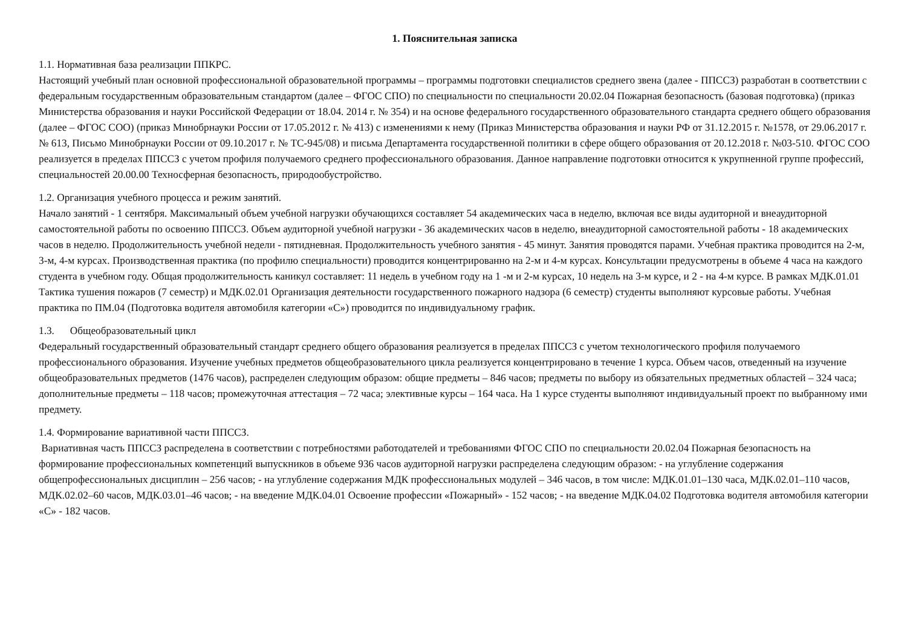1. Пояснительная записка
1.1. Нормативная база реализации ППКРС.
Настоящий учебный план основной профессиональной образовательной программы – программы подготовки специалистов среднего звена (далее - ППССЗ) разработан в соответствии с федеральным государственным образовательным стандартом (далее – ФГОС СПО) по специальности по специальности 20.02.04 Пожарная безопасность (базовая подготовка) (приказ Министерства образования и науки Российской Федерации от 18.04. 2014 г. № 354) и на основе федерального государственного образовательного стандарта среднего общего образования (далее – ФГОС СОО) (приказ Минобрнауки России от 17.05.2012 г. № 413) с изменениями к нему (Приказ Министерства образования и науки РФ от 31.12.2015 г. №1578, от 29.06.2017 г. № 613, Письмо Минобрнауки России от 09.10.2017 г. № ТС-945/08) и письма Департамента государственной политики в сфере общего образования от 20.12.2018 г. №03-510. ФГОС СОО реализуется в пределах ППССЗ с учетом профиля получаемого среднего профессионального образования. Данное направление подготовки относится к укрупненной группе профессий, специальностей 20.00.00 Техносферная безопасность, природообустройство.
1.2. Организация учебного процесса и режим занятий.
Начало занятий - 1 сентября. Максимальный объем учебной нагрузки обучающихся составляет 54 академических часа в неделю, включая все виды аудиторной и внеаудиторной самостоятельной работы по освоению ППССЗ. Объем аудиторной учебной нагрузки - 36 академических часов в неделю, внеаудиторной самостоятельной работы - 18 академических часов в неделю. Продолжительность учебной недели - пятидневная. Продолжительность учебного занятия - 45 минут. Занятия проводятся парами. Учебная практика проводится на 2-м, 3-м, 4-м курсах. Производственная практика (по профилю специальности) проводится концентрированно на 2-м и 4-м курсах. Консультации предусмотрены в объеме 4 часа на каждого студента в учебном году. Общая продолжительность каникул составляет: 11 недель в учебном году на 1 -м и 2-м курсах, 10 недель на 3-м курсе, и 2 - на 4-м курсе. В рамках МДК.01.01 Тактика тушения пожаров (7 семестр) и МДК.02.01 Организация деятельности государственного пожарного надзора (6 семестр) студенты выполняют курсовые работы. Учебная практика по ПМ.04 (Подготовка водителя автомобиля категории «С») проводится по индивидуальному график.
1.3. Общеобразовательный цикл
Федеральный государственный образовательный стандарт среднего общего образования реализуется в пределах ППССЗ с учетом технологического профиля получаемого профессионального образования. Изучение учебных предметов общеобразовательного цикла реализуется концентрировано в течение 1 курса. Объем часов, отведенный на изучение общеобразовательных предметов (1476 часов), распределен следующим образом: общие предметы – 846 часов; предметы по выбору из обязательных предметных областей – 324 часа; дополнительные предметы – 118 часов; промежуточная аттестация – 72 часа; элективные курсы – 164 часа. На 1 курсе студенты выполняют индивидуальный проект по выбранному ими предмету.
1.4. Формирование вариативной части ППССЗ.
Вариативная часть ППССЗ распределена в соответствии с потребностями работодателей и требованиями ФГОС СПО по специальности 20.02.04 Пожарная безопасность на формирование профессиональных компетенций выпускников в объеме 936 часов аудиторной нагрузки распределена следующим образом: - на углубление содержания общепрофессиональных дисциплин – 256 часов; - на углубление содержания МДК профессиональных модулей – 346 часов, в том числе: МДК.01.01–130 часа, МДК.02.01–110 часов, МДК.02.02–60 часов, МДК.03.01–46 часов; - на введение МДК.04.01 Освоение профессии «Пожарный» - 152 часов; - на введение МДК.04.02 Подготовка водителя автомобиля категории «С» - 182 часов.